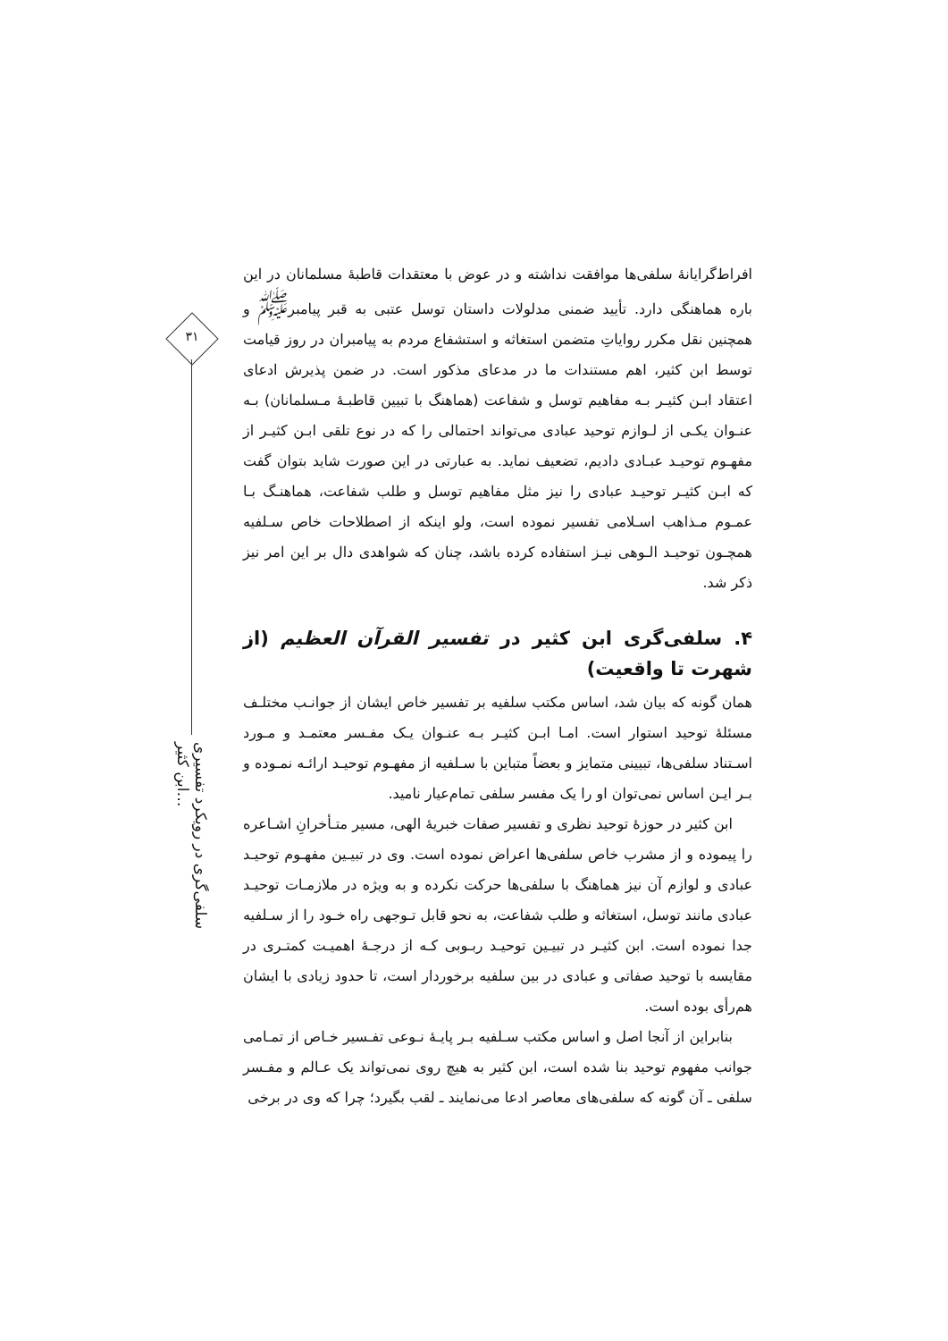۳۱
سلفی‌گری در رویکرد تفسیری ابن کثیر…
افراط‌گرایانهٔ سلفی‌ها موافقت نداشته و در عوض با معتقدات قاطبهٔ مسلمانان در این باره هماهنگی دارد. تأیید ضمنی مدلولات داستان توسل عتبی به قبر پیامبر<sup>ﷺ</sup> و همچنین نقل مکرر روایاتِ متضمن استغاثه و استشفاع مردم به پیامبران در روز قیامت توسط ابن کثیر، اهم مستندات ما در مدعای مذکور است. در ضمن پذیرش ادعای اعتقاد ابـن کثیـر بـه مفاهیم توسل و شفاعت (هماهنگ با تبیین قاطبـهٔ مـسلمانان) بـه عنـوان یکـی از لـوازم توحید عبادی می‌تواند احتمالی را که در نوع تلقی ابـن کثیـر از مفهـوم توحیـد عبـادی دادیم، تضعیف نماید. به عبارتی در این صورت شاید بتوان گفت که ابـن کثیـر توحیـد عبادی را نیز مثل مفاهیم توسل و طلب شفاعت، هماهنـگ بـا عمـوم مـذاهب اسـلامی تفسیر نموده است، ولو اینکه از اصطلاحات خاص سـلفیه همچـون توحیـد الـوهی نیـز استفاده کرده باشد، چنان که شواهدی دال بر این امر نیز ذکر شد.
۴. سلفی‌گری ابن کثیر در تفسیر القرآن العظیم (از شهرت تا واقعیت)
همان گونه که بیان شد، اساس مکتب سلفیه بر تفسیر خاص ایشان از جوانـب مختلـف مسئلهٔ توحید استوار است. امـا ابـن کثیـر بـه عنـوان یـک مفـسر معتمـد و مـورد اسـتناد سلفی‌ها، تبیینی متمایز و بعضاً متباین با سـلفیه از مفهـوم توحیـد ارائـه نمـوده و بـر ایـن اساس نمی‌توان او را یک مفسر سلفی تمام‌عیار نامید.
ابن کثیر در حوزهٔ توحید نظری و تفسیر صفات خبریهٔ الهی، مسیر متـأخرانِ اشـاعره را پیموده و از مشرب خاص سلفی‌ها اعراض نموده است. وی در تبیـین مفهـوم توحیـد عبادی و لوازم آن نیز هماهنگ با سلفی‌ها حرکت نکرده و به ویژه در ملازمـات توحیـد عبادی مانند توسل، استغاثه و طلب شفاعت، به نحو قابل تـوجهی راه خـود را از سـلفیه جدا نموده است. ابن کثیـر در تبیـین توحیـد ربـوبی کـه از درجـهٔ اهمیـت کمتـری در مقایسه با توحید صفاتی و عبادی در بین سلفیه برخوردار است، تا حدود زیادی با ایشان هم‌رأی بوده است.
بنابراین از آنجا اصل و اساس مکتب سـلفیه بـر پایـهٔ نـوعی تفـسیر خـاص از تمـامی جوانب مفهوم توحید بنا شده است، ابن کثیر به هیچ روی نمی‌تواند یک عـالم و مفـسر سلفی ـ آن گونه که سلفی‌های معاصر ادعا می‌نمایند ـ لقب بگیرد؛ چرا که وی در برخی